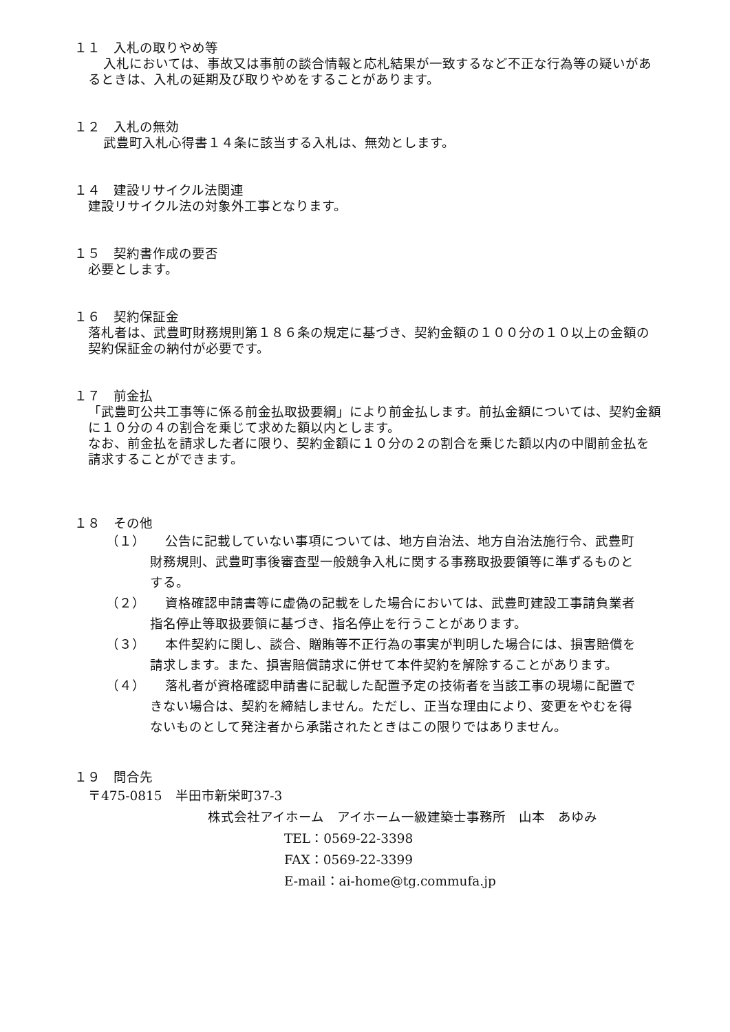１１　入札の取りやめ等
入札においては、事故又は事前の談合情報と応札結果が一致するなど不正な行為等の疑いがあるときは、入札の延期及び取りやめをすることがあります。
１２　入札の無効
武豊町入札心得書１４条に該当する入札は、無効とします。
１４　建設リサイクル法関連
建設リサイクル法の対象外工事となります。
１５　契約書作成の要否
必要とします。
１６　契約保証金
落札者は、武豊町財務規則第１８６条の規定に基づき、契約金額の１００分の１０以上の金額の契約保証金の納付が必要です。
１７　前金払
「武豊町公共工事等に係る前金払取扱要綱」により前金払します。前払金額については、契約金額に１０分の４の割合を乗じて求めた額以内とします。
なお、前金払を請求した者に限り、契約金額に１０分の２の割合を乗じた額以内の中間前金払を請求することができます。
１８　その他
（１） 公告に記載していない事項については、地方自治法、地方自治法施行令、武豊町財務規則、武豊町事後審査型一般競争入札に関する事務取扱要領等に準ずるものとする。
（２） 資格確認申請書等に虚偽の記載をした場合においては、武豊町建設工事請負業者指名停止等取扱要領に基づき、指名停止を行うことがあります。
（３） 本件契約に関し、談合、贈賄等不正行為の事実が判明した場合には、損害賠償を請求します。また、損害賠償請求に併せて本件契約を解除することがあります。
（４） 落札者が資格確認申請書に記載した配置予定の技術者を当該工事の現場に配置できない場合は、契約を締結しません。ただし、正当な理由により、変更をやむを得ないものとして発注者から承諾されたときはこの限りではありません。
１９　問合先
〒475-0815　半田市新栄町37-3
株式会社アイホーム　アイホーム一級建築士事務所　山本　あゆみ
TEL：0569-22-3398
FAX：0569-22-3399
E-mail：ai-home@tg.commufa.jp